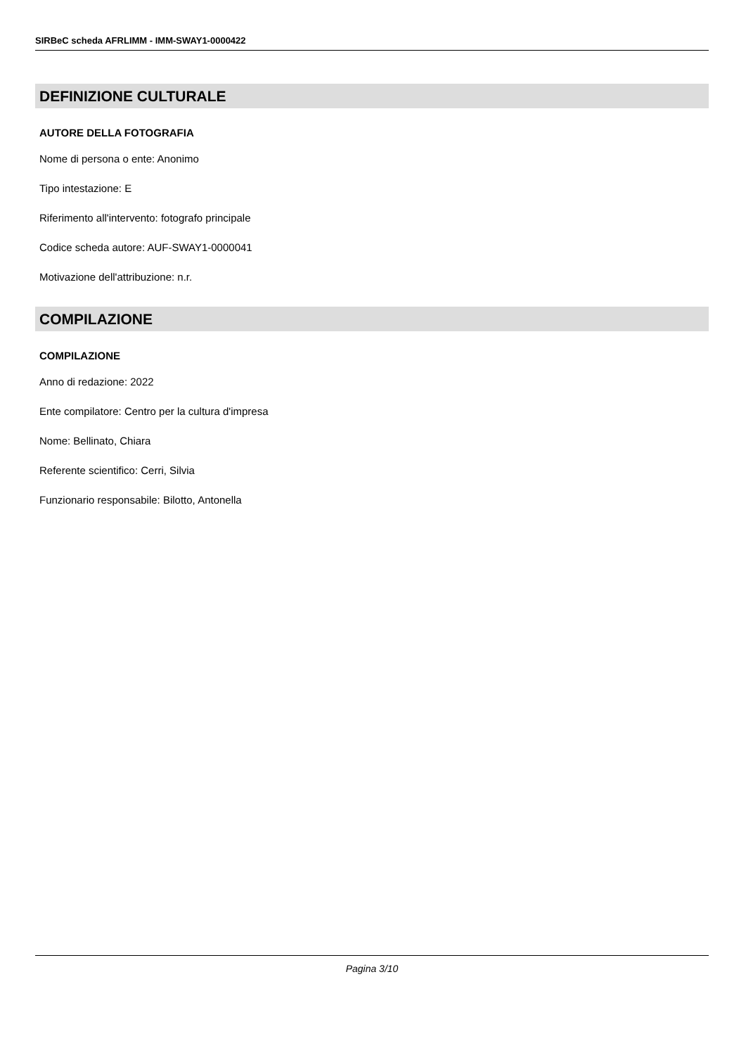SIRBeC scheda AFRLIMM - IMM-SWAY1-0000422
DEFINIZIONE CULTURALE
AUTORE DELLA FOTOGRAFIA
Nome di persona o ente: Anonimo
Tipo intestazione: E
Riferimento all'intervento: fotografo principale
Codice scheda autore: AUF-SWAY1-0000041
Motivazione dell'attribuzione: n.r.
COMPILAZIONE
COMPILAZIONE
Anno di redazione: 2022
Ente compilatore: Centro per la cultura d'impresa
Nome: Bellinato, Chiara
Referente scientifico: Cerri, Silvia
Funzionario responsabile: Bilotto, Antonella
Pagina 3/10